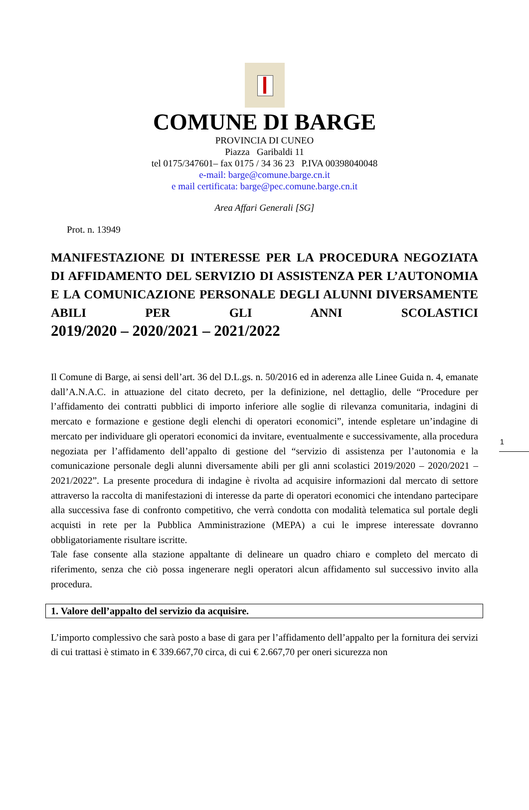COMUNE DI BARGE
PROVINCIA DI CUNEO
Piazza Garibaldi 11
tel 0175/347601– fax 0175 / 34 36 23 P.IVA 00398040048
e-mail: barge@comune.barge.cn.it
e mail certificata: barge@pec.comune.barge.cn.it
Area Affari Generali [SG]
Prot. n. 13949
MANIFESTAZIONE DI INTERESSE PER LA PROCEDURA NEGOZIATA DI AFFIDAMENTO DEL SERVIZIO DI ASSISTENZA PER L’AUTONOMIA E LA COMUNICAZIONE PERSONALE DEGLI ALUNNI DIVERSAMENTE ABILI PER GLI ANNI SCOLASTICI
2019/2020 – 2020/2021 – 2021/2022
Il Comune di Barge, ai sensi dell’art. 36 del D.L.gs. n. 50/2016 ed in aderenza alle Linee Guida n. 4, emanate dall’A.N.A.C. in attuazione del citato decreto, per la definizione, nel dettaglio, delle “Procedure per l’affidamento dei contratti pubblici di importo inferiore alle soglie di rilevanza comunitaria, indagini di mercato e formazione e gestione degli elenchi di operatori economici”, intende espletare un’indagine di mercato per individuare gli operatori economici da invitare, eventualmente e successivamente, alla procedura negoziata per l’affidamento dell’appalto di gestione del “servizio di assistenza per l’autonomia e la comunicazione personale degli alunni diversamente abili per gli anni scolastici 2019/2020 – 2020/2021 – 2021/2022”. La presente procedura di indagine è rivolta ad acquisire informazioni dal mercato di settore attraverso la raccolta di manifestazioni di interesse da parte di operatori economici che intendano partecipare alla successiva fase di confronto competitivo, che verrà condotta con modalità telematica sul portale degli acquisti in rete per la Pubblica Amministrazione (MEPA) a cui le imprese interessate dovranno obbligatoriamente risultare iscritte.
Tale fase consente alla stazione appaltante di delineare un quadro chiaro e completo del mercato di riferimento, senza che ciò possa ingenerare negli operatori alcun affidamento sul successivo invito alla procedura.
1. Valore dell’appalto del servizio da acquisire.
L’importo complessivo che sarà posto a base di gara per l’affidamento dell’appalto per la fornitura dei servizi di cui trattasi è stimato in € 339.667,70 circa, di cui € 2.667,70 per oneri sicurezza non
1